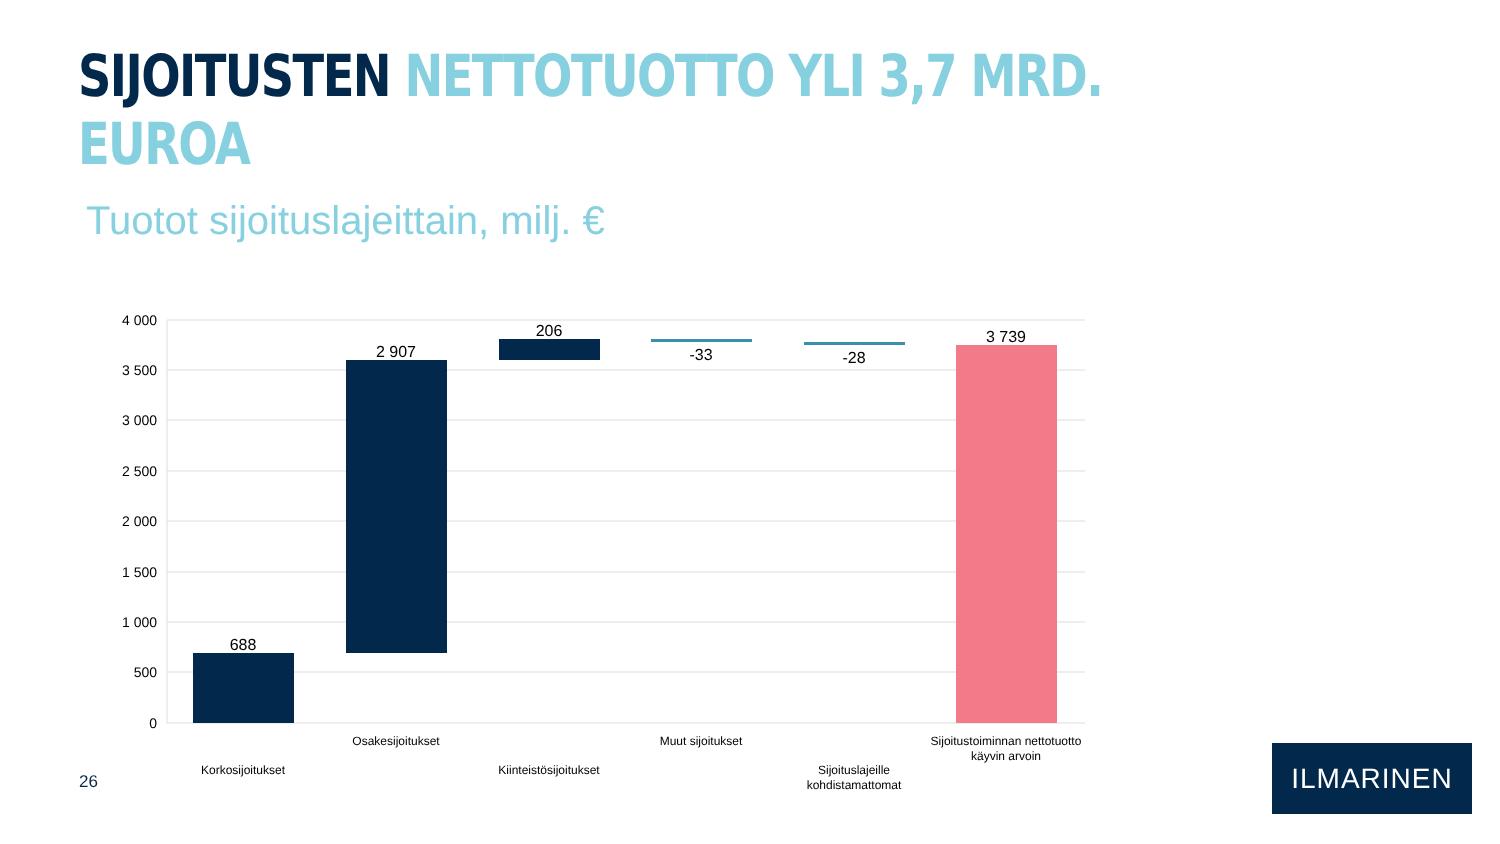SIJOITUSTEN NETTOTUOTTO YLI 3,7 MRD. EUROA
Tuotot sijoituslajeittain, milj. €
4 000
3 500
3 000
2 500
2 000
1 500
1 000
500
0
688
2 907
206
-33
-28
3 739
Korkosijoitukset
Osakesijoitukset
Kiinteistösijoitukset
Muut sijoitukset
Sijoituslajeille
kohdistamattomat
Sijoitustoiminnan nettotuotto
käyvin arvoin
26
ILMARINEN